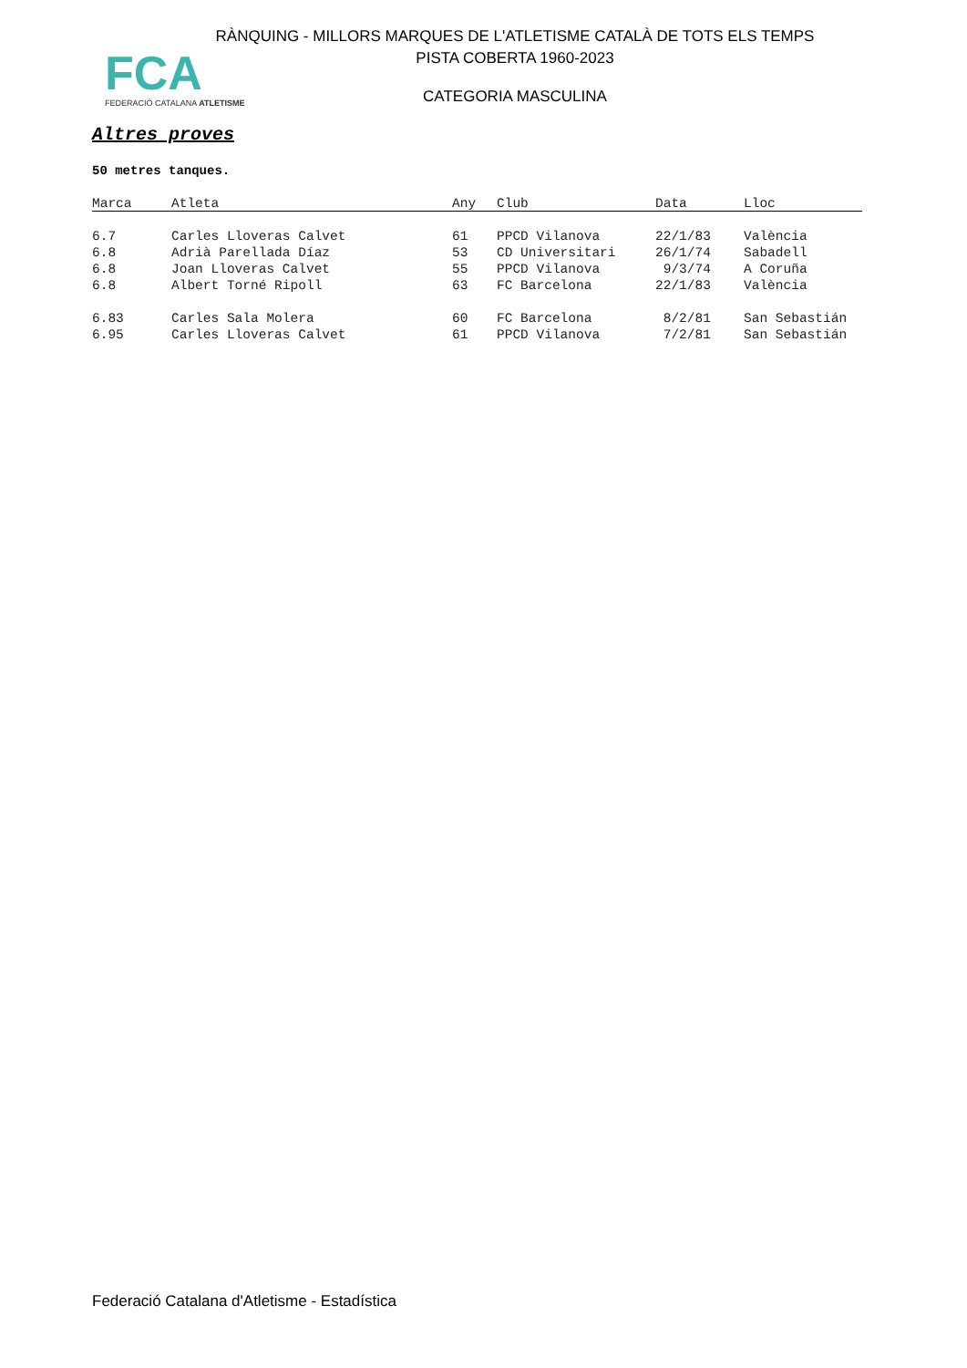FCA
FEDERACIÓ CATALANA ATLETISME
RÀNQUING - MILLORS MARQUES DE L'ATLETISME CATALÀ DE TOTS ELS TEMPS
PISTA COBERTA 1960-2023
CATEGORIA MASCULINA
Altres proves
50 metres tanques.
| Marca | Atleta | Any | Club | Data | Lloc |
| --- | --- | --- | --- | --- | --- |
| 6.7 | Carles Lloveras Calvet | 61 | PPCD Vilanova | 22/1/83 | València |
| 6.8 | Adrià Parellada Díaz | 53 | CD Universitari | 26/1/74 | Sabadell |
| 6.8 | Joan Lloveras Calvet | 55 | PPCD Vilanova | 9/3/74 | A Coruña |
| 6.8 | Albert Torné Ripoll | 63 | FC Barcelona | 22/1/83 | València |
| 6.83 | Carles Sala Molera | 60 | FC Barcelona | 8/2/81 | San Sebastián |
| 6.95 | Carles Lloveras Calvet | 61 | PPCD Vilanova | 7/2/81 | San Sebastián |
Federació Catalana d'Atletisme - Estadística